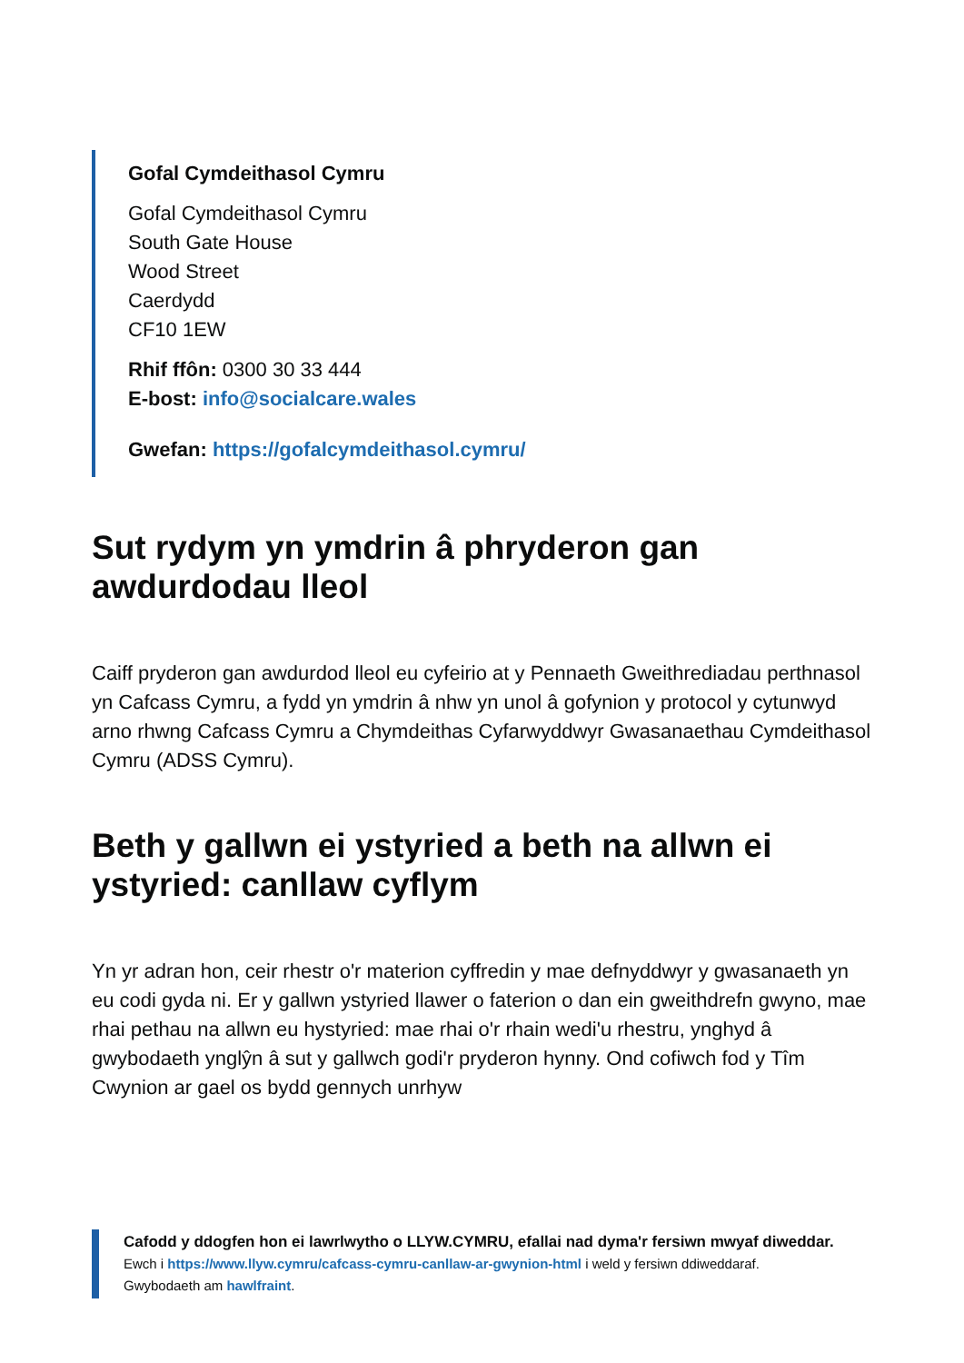Gofal Cymdeithasol Cymru
Gofal Cymdeithasol Cymru
South Gate House
Wood Street
Caerdydd
CF10 1EW
Rhif ffôn: 0300 30 33 444
E-bost: info@socialcare.wales
Gwefan: https://gofalcymdeithasol.cymru/
Sut rydym yn ymdrin â phryderon gan awdurdodau lleol
Caiff pryderon gan awdurdod lleol eu cyfeirio at y Pennaeth Gweithrediadau perthnasol yn Cafcass Cymru, a fydd yn ymdrin â nhw yn unol â gofynion y protocol y cytunwyd arno rhwng Cafcass Cymru a Chymdeithas Cyfarwyddwyr Gwasanaethau Cymdeithasol Cymru (ADSS Cymru).
Beth y gallwn ei ystyried a beth na allwn ei ystyried: canllaw cyflym
Yn yr adran hon, ceir rhestr o'r materion cyffredin y mae defnyddwyr y gwasanaeth yn eu codi gyda ni. Er y gallwn ystyried llawer o faterion o dan ein gweithdrefn gwyno, mae rhai pethau na allwn eu hystyried: mae rhai o'r rhain wedi'u rhestru, ynghyd â gwybodaeth ynglŷn â sut y gallwch godi'r pryderon hynny. Ond cofiwch fod y Tîm Cwynion ar gael os bydd gennych unrhyw
Cafodd y ddogfen hon ei lawrlwytho o LLYW.CYMRU, efallai nad dyma'r fersiwn mwyaf diweddar.
Ewch i https://www.llyw.cymru/cafcass-cymru-canllaw-ar-gwynion-html i weld y fersiwn ddiweddaraf.
Gwybodaeth am hawlfraint.